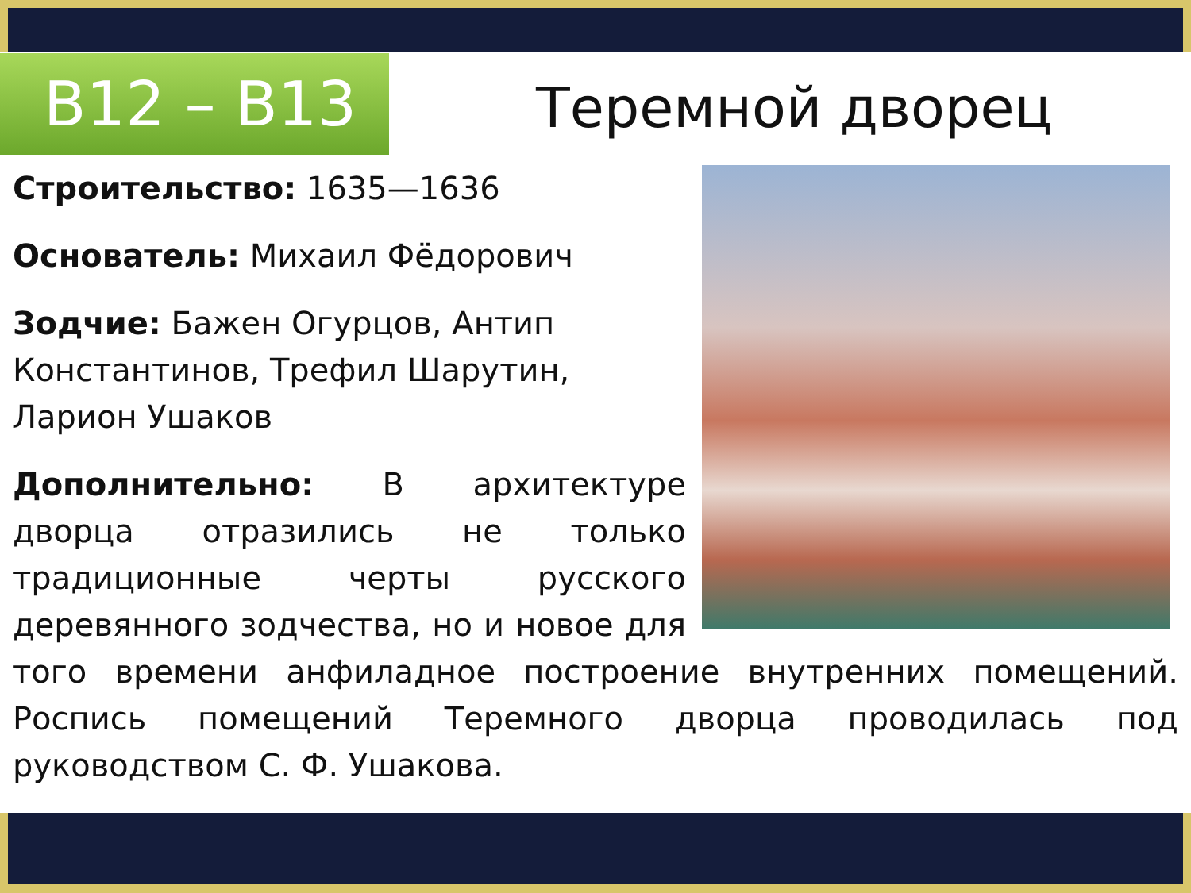B12 – B13 Теремной дворец
Строительство: 1635—1636
Основатель: Михаил Фёдорович
Зодчие: Бажен Огурцов, Антип Константинов, Трефил Шарутин, Ларион Ушаков
Дополнительно: В архитектуре дворца отразились не только традиционные черты русского деревянного зодчества, но и новое для того времени анфиладное построение внутренних помещений. Роспись помещений Теремного дворца проводилась под руководством С. Ф. Ушакова.